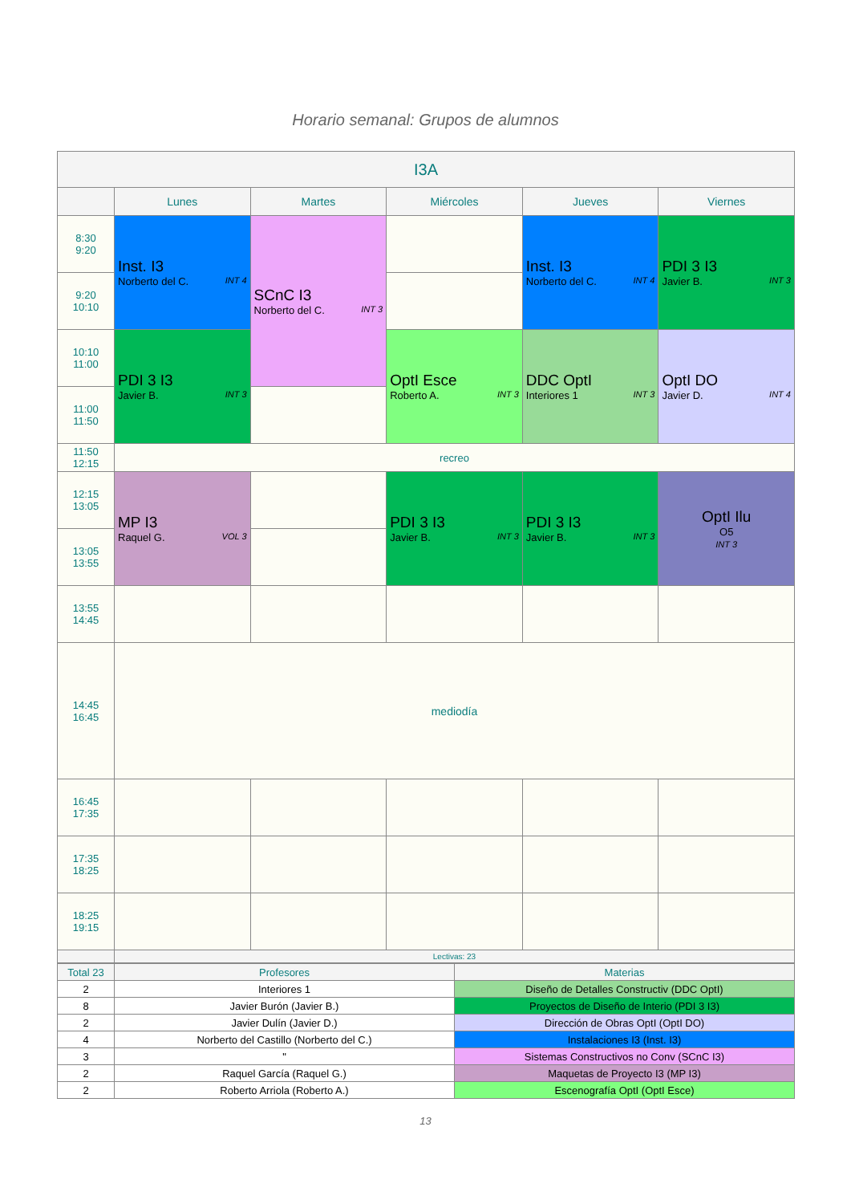Horario semanal: Grupos de alumnos
| I3A | | | | | |
| --- | --- | --- | --- | --- | --- |
| | Lunes | Martes | Miércoles | Jueves | Viernes |
| 8:30 9:20 | Inst. I3 Norberto del C. INT 4 | SCnC I3 Norberto del C. INT 3 | | Inst. I3 Norberto del C. INT 4 | PDI 3 I3 Javier B. INT 3 |
| 9:20 10:10 | | | | | |
| 10:10 11:00 | PDI 3 I3 Javier B. INT 3 | | OptI Esce Roberto A. INT 3 | DDC OptI Interiores 1 INT 3 | OptI DO Javier D. INT 4 |
| 11:00 11:50 | | | | | |
| 11:50 12:15 | recreo | | | | |
| 12:15 13:05 | MP I3 Raquel G. VOL 3 | | PDI 3 I3 Javier B. INT 3 | PDI 3 I3 Javier B. INT 3 | OptI Ilu O5 INT 3 |
| 13:05 13:55 | | | | | |
| 13:55 14:45 | | | | | |
| 14:45 16:45 | mediodía | | | | |
| 16:45 17:35 | | | | | |
| 17:35 18:25 | | | | | |
| 18:25 19:15 | | | | | |
| | Lectivas: 23 | | | | |
| Total 23 | Profesores | Materias |
| 2 | Interiores 1 | Diseño de Detalles Constructiv (DDC OptI) |
| 8 | Javier Burón (Javier B.) | Proyectos de Diseño de Interio (PDI 3 I3) |
| 2 | Javier Dulín (Javier D.) | Dirección de Obras OptI (OptI DO) |
| 4 | Norberto del Castillo (Norberto del C.) | Instalaciones I3 (Inst. I3) |
| 3 | " | Sistemas Constructivos no Conv (SCnC I3) |
| 2 | Raquel García (Raquel G.) | Maquetas de Proyecto I3 (MP I3) |
| 2 | Roberto Arriola (Roberto A.) | Escenografía OptI (OptI Esce) |
13